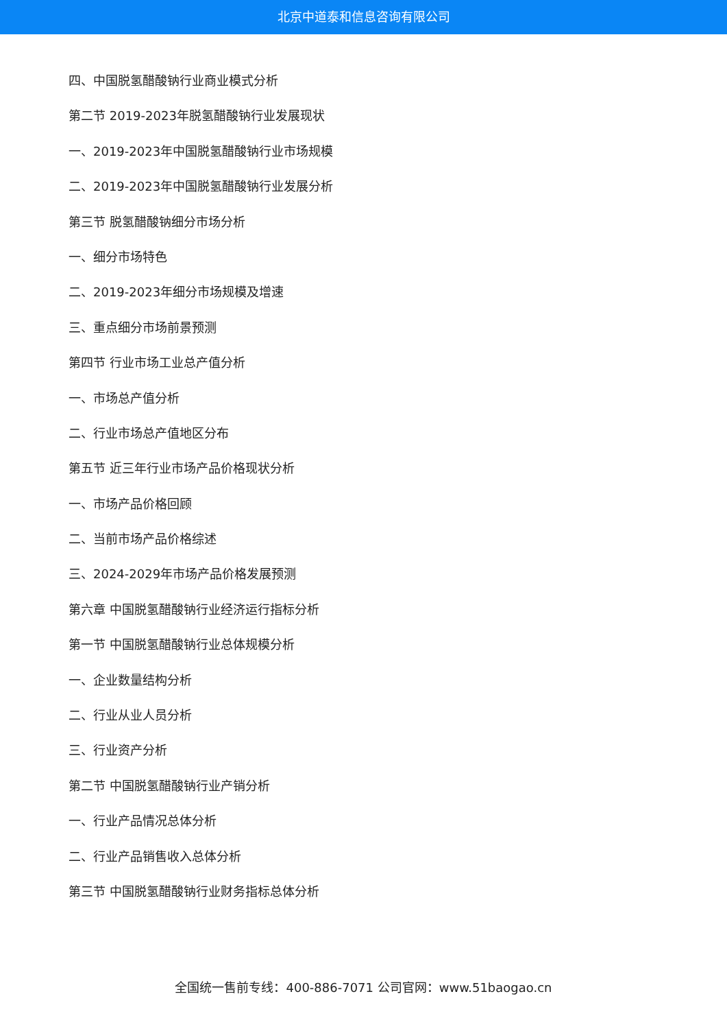北京中道泰和信息咨询有限公司
四、中国脱氢醋酸钠行业商业模式分析
第二节 2019-2023年脱氢醋酸钠行业发展现状
一、2019-2023年中国脱氢醋酸钠行业市场规模
二、2019-2023年中国脱氢醋酸钠行业发展分析
第三节 脱氢醋酸钠细分市场分析
一、细分市场特色
二、2019-2023年细分市场规模及增速
三、重点细分市场前景预测
第四节 行业市场工业总产值分析
一、市场总产值分析
二、行业市场总产值地区分布
第五节 近三年行业市场产品价格现状分析
一、市场产品价格回顾
二、当前市场产品价格综述
三、2024-2029年市场产品价格发展预测
第六章 中国脱氢醋酸钠行业经济运行指标分析
第一节 中国脱氢醋酸钠行业总体规模分析
一、企业数量结构分析
二、行业从业人员分析
三、行业资产分析
第二节 中国脱氢醋酸钠行业产销分析
一、行业产品情况总体分析
二、行业产品销售收入总体分析
第三节 中国脱氢醋酸钠行业财务指标总体分析
全国统一售前专线：400-886-7071 公司官网：www.51baogao.cn